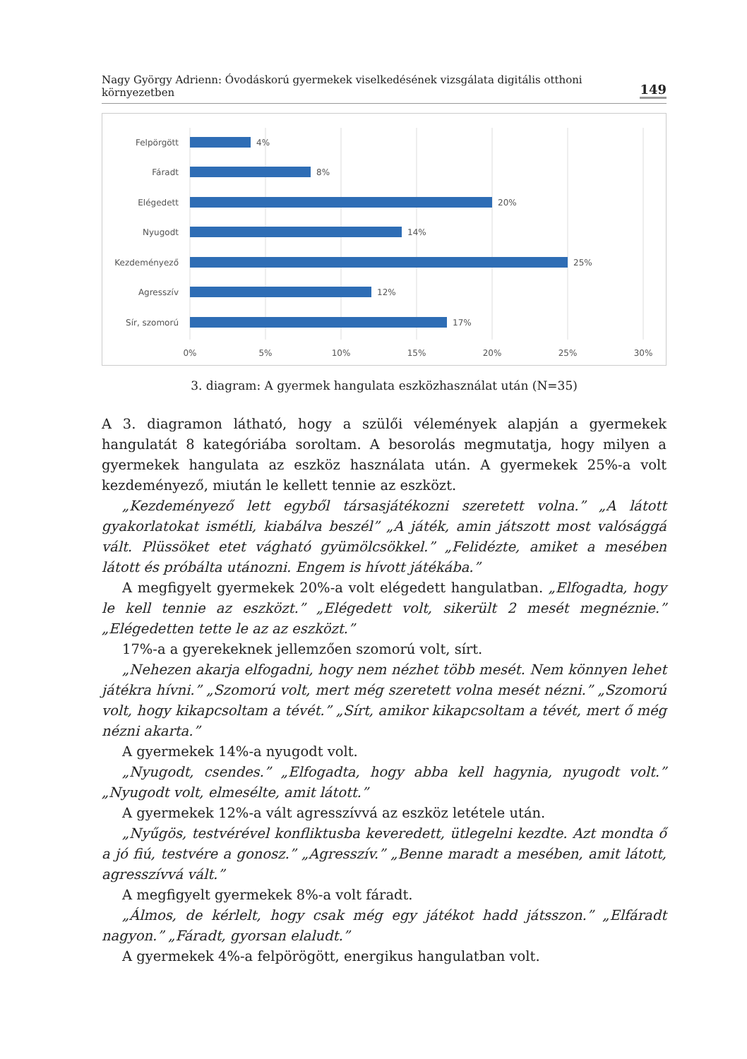Nagy György Adrienn: Óvodáskorú gyermekek viselkedésének vizsgálata digitális otthoni környezetben 149
Felpörgött
Fáradt
Elégedett
Nyugodt
Kezdeményező
Agresszív
Sír, szomorú
4%
8%
20%
14%
25%
12%
17%
0%
5%
10%
15%
20%
25%
30%
3. diagram: A gyermek hangulata eszközhasználat után (N=35)
A 3. diagramon látható, hogy a szülői vélemények alapján a gyermekek hangulatát 8 kategóriába soroltam. A besorolás megmutatja, hogy milyen a gyermekek hangulata az eszköz használata után. A gyermekek 25%-a volt kezdeményező, miután le kellett tennie az eszközt.
„Kezdeményező lett egyből társasjátékozni szeretett volna.” „A látott gyakorlatokat ismétli, kiabálva beszél” „A játék, amin játszott most valósággá vált. Plüssöket etet vágható gyümölcsökkel.” „Felidézte, amiket a mesében látott és próbálta utánozni. Engem is hívott játékába.”
A megfigyelt gyermekek 20%-a volt elégedett hangulatban. „Elfogadta, hogy le kell tennie az eszközt.” „Elégedett volt, sikerült 2 mesét megnéznie.” „Elégedetten tette le az az eszközt.”
17%-a a gyerekeknek jellemzően szomorú volt, sírt.
„Nehezen akarja elfogadni, hogy nem nézhet több mesét. Nem könnyen lehet játékra hívni.” „Szomorú volt, mert még szeretett volna mesét nézni.” „Szomorú volt, hogy kikapcsoltam a tévét.” „Sírt, amikor kikapcsoltam a tévét, mert ő még nézni akarta.”
A gyermekek 14%-a nyugodt volt.
„Nyugodt, csendes.” „Elfogadta, hogy abba kell hagynia, nyugodt volt.” „Nyugodt volt, elmesélte, amit látott.”
A gyermekek 12%-a vált agresszívvá az eszköz letétele után.
„Nyűgös, testvérével konfliktusba keveredett, ütlegelni kezdte. Azt mondta ő a jó fiú, testvére a gonosz.” „Agresszív.” „Benne maradt a mesében, amit látott, agresszívvá vált.”
A megfigyelt gyermekek 8%-a volt fáradt.
„Álmos, de kérlelt, hogy csak még egy játékot hadd játsszon.” „Elfáradt nagyon.” „Fáradt, gyorsan elaludt.”
A gyermekek 4%-a felpörögött, energikus hangulatban volt.